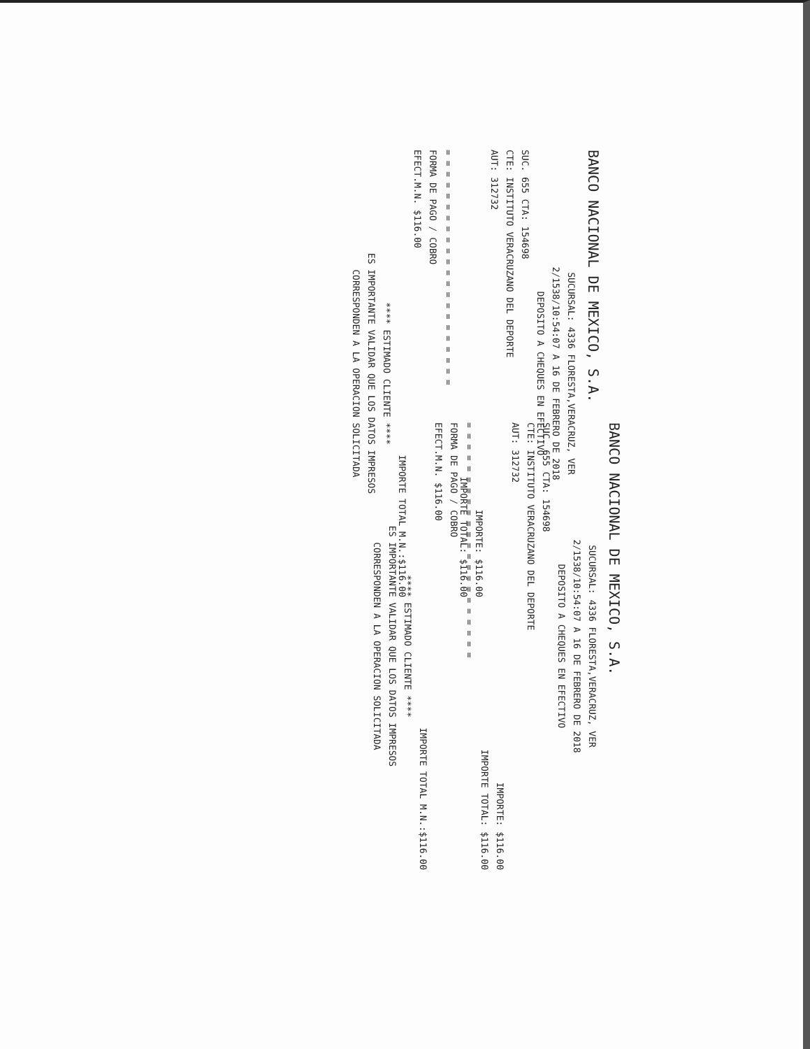BANCO NACIONAL DE MEXICO, S.A.
SUCURSAL: 4336 FLORESTA,VERACRUZ, VER
2/1538/10:54:07 A 16 DE FEBRERO DE 2018
DEPOSITO A CHEQUES EN EFECTIVO
SUC. 655 CTA: 154698
CTE: INSTITUTO VERACRUZANO DEL DEPORTE
AUT: 312732
IMPORTE: $116.00
IMPORTE TOTAL: $116.00
= = = = = = = = = = = = = = = = = = = = = =
FORMA DE PAGO / COBRO
EFECT.M.N. $116.00
IMPORTE TOTAL M.N.:$116.00
**** ESTIMADO CLIENTE ****
ES IMPORTANTE VALIDAR QUE LOS DATOS IMPRESOS
CORRESPONDEN A LA OPERACION SOLICITADA
BANCO NACIONAL DE MEXICO, S.A.
SUCURSAL: 4336 FLORESTA,VERACRUZ, VER
2/1538/10:54:07 A 16 DE FEBRERO DE 2018
DEPOSITO A CHEQUES EN EFECTIVO
SUC. 655 CTA: 154698
CTE: INSTITUTO VERACRUZANO DEL DEPORTE
AUT: 312732
IMPORTE: $116.00
IMPORTE TOTAL: $116.00
= = = = = = = = = = = = = = = = = = = = = =
FORMA DE PAGO / COBRO
EFECT.M.N. $116.00
IMPORTE TOTAL M.N.:$116.00
**** ESTIMADO CLIENTE ****
ES IMPORTANTE VALIDAR QUE LOS DATOS IMPRESOS
CORRESPONDEN A LA OPERACION SOLICITADA